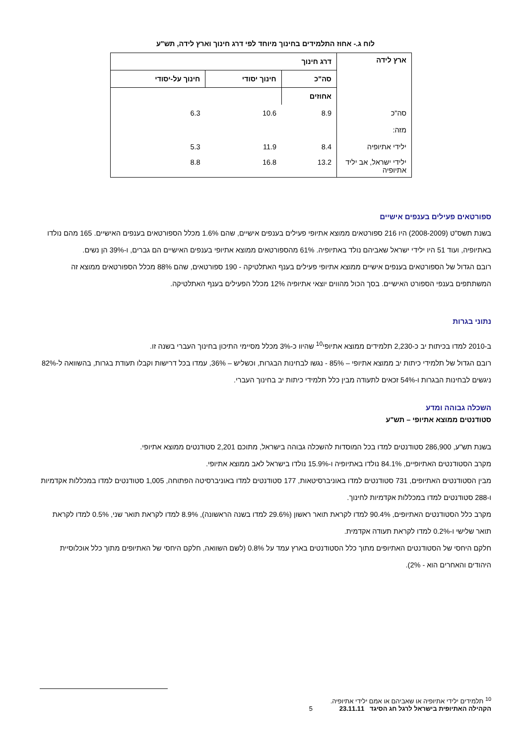לוח ג.- אחוז התלמידים בחינוך מיוחד לפי דרג חינוך וארץ לידה, תש"ע
| ארץ לידה | דרג חינוך | | |
| --- | --- | --- | --- |
| | סה"כ | חינוך יסודי | חינוך על-יסודי |
| | אחוזים | | |
| סה"כ | 8.9 | 10.6 | 6.3 |
| מזה: | | | |
| ילידי אתיופיה | 8.4 | 11.9 | 5.3 |
| ילידי ישראל, אב יליד אתיופיה | 13.2 | 16.8 | 8.8 |
ספורטאים פעילים בענפים אישיים
בשנת תשס"ט (2008-2009) היו 216 ספורטאים ממוצא אתיופי פעילים בענפים אישיים, שהם 1.6% מכלל הספורטאים בענפים האישיים. 165 מהם נולדו באתיופיה, ועוד 51 היו ילידי ישראל שאביהם נולד באתיופיה. 61% מהספורטאים ממוצא אתיופי בענפים האישיים הם גברים, ו-39% הן נשים.
רובם הגדול של הספורטאים בענפים אישיים ממוצא אתיופי פעילים בענף האתלטיקה - 190 ספורטאים, שהם 88% מכלל הספורטאים ממוצא זה המשתתפים בענפי הספורט האישיים. בסך הכול מהווים יוצאי אתיופיה 12% מכלל הפעילים בענף האתלטיקה.
נתוני בגרות
ב-2010 למדו בכיתות יב כ-2,230 תלמידים ממוצא אתיופי<sup>10</sup> שהיוו כ-3% מכלל מסיימי התיכון בחינוך העברי בשנה זו.
רובם הגדול של תלמידי כיתות יב ממוצא אתיופי – 85% - נגשו לבחינות הבגרות, וכשליש – 36%, עמדו בכל דרישות וקבלו תעודת בגרות, בהשוואה ל-82% ניגשים לבחינות הבגרות ו-54% זכאים לתעודה מבין כלל תלמידי כיתות יב בחינוך העברי.
השכלה גבוהה ומדע
סטודנטים ממוצא אתיופי – תש"ע
בשנת תש"ע, 286,900 סטודנטים למדו בכל המוסדות להשכלה גבוהה בישראל, מתוכם 2,201 סטודנטים ממוצא אתיופי.
מקרב הסטודנטים האתיופיים, 84.1% נולדו באתיופיה ו-15.9% נולדו בישראל לאב ממוצא אתיופי.
מבין הסטודנטים האתיופים, 731 סטודנטים למדו באוניברסיטאות, 177 סטודנטים למדו באוניברסיטה הפתוחה, 1,005 סטודנטים למדו במכללות אקדמיות ו-288 סטודנטים למדו במכללות אקדמיות לחינוך.
מקרב כלל הסטודנטים האתיופים, 90.4% למדו לקראת תואר ראשון (29.6% למדו בשנה הראשונה), 8.9% למדו לקראת תואר שני, 0.5% למדו לקראת תואר שלישי ו-0.2% למדו לקראת תעודה אקדמית.
חלקם היחסי של הסטודנטים האתיופים מתוך כלל הסטודנטים בארץ עמד על 0.8% (לשם השוואה, חלקם היחסי של האתיופים מתוך כלל אוכלוסיית היהודים והאחרים הוא - 2%).
<sup>10</sup> תלמידים ילידי אתיופיה או שאביהם או אמם ילידי אתיופיה.
הקהילה האתיופית בישראל לרגל חג הסיגד 23.11.11 5